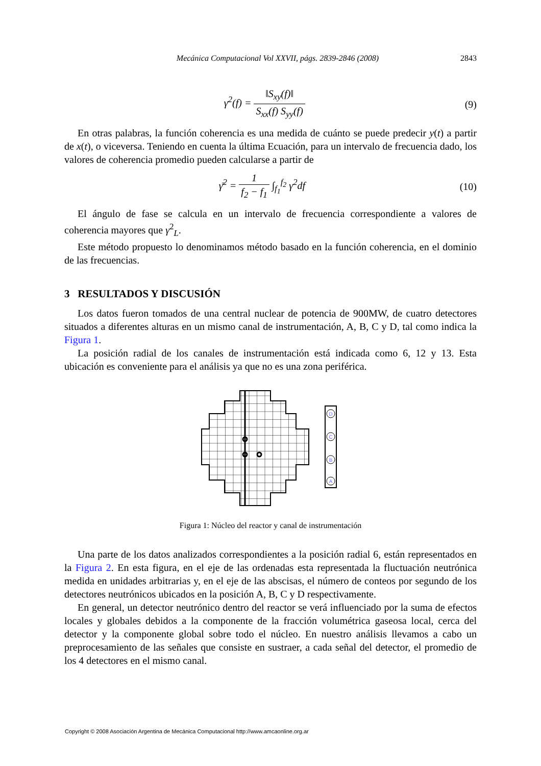Mecánica Computacional Vol XXVII, págs. 2839-2846 (2008) 2843
γ<sup>2</sup>(f) = ‖S<sub>xy</sub>(f)‖ S<sub>xx</sub>(f) S<sub>yy</sub>(f) (9)
En otras palabras, la función coherencia es una medida de cuánto se puede predecir y(t) a partir de x(t), o viceversa. Teniendo en cuenta la última Ecuación, para un intervalo de frecuencia dado, los valores de coherencia promedio pueden calcularse a partir de
γ̄<sup>2</sup> = 1 f<sub>2</sub> − f<sub>1</sub> ∫<sub>f<sub>1</sub></sub><sup>f<sub>2</sub></sup> γ<sup>2</sup>df (10)
El ángulo de fase se calcula en un intervalo de frecuencia correspondiente a valores de coherencia mayores que γ<sup>2</sup><sub>L</sub>.
Este método propuesto lo denominamos método basado en la función coherencia, en el dominio de las frecuencias.
3 RESULTADOS Y DISCUSIÓN
Los datos fueron tomados de una central nuclear de potencia de 900MW, de cuatro detectores situados a diferentes alturas en un mismo canal de instrumentación, A, B, C y D, tal como indica la Figura 1.
La posición radial de los canales de instrumentación está indicada como 6, 12 y 13. Esta ubicación es conveniente para el análisis ya que no es una zona periférica.
D
C
B
A
Figura 1: Núcleo del reactor y canal de instrumentación
Una parte de los datos analizados correspondientes a la posición radial 6, están representados en la Figura 2. En esta figura, en el eje de las ordenadas esta representada la fluctuación neutrónica medida en unidades arbitrarias y, en el eje de las abscisas, el número de conteos por segundo de los detectores neutrónicos ubicados en la posición A, B, C y D respectivamente.
En general, un detector neutrónico dentro del reactor se verá influenciado por la suma de efectos locales y globales debidos a la componente de la fracción volumétrica gaseosa local, cerca del detector y la componente global sobre todo el núcleo. En nuestro análisis llevamos a cabo un preprocesamiento de las señales que consiste en sustraer, a cada señal del detector, el promedio de los 4 detectores en el mismo canal.
Copyright © 2008 Asociación Argentina de Mecánica Computacional http://www.amcaonline.org.ar